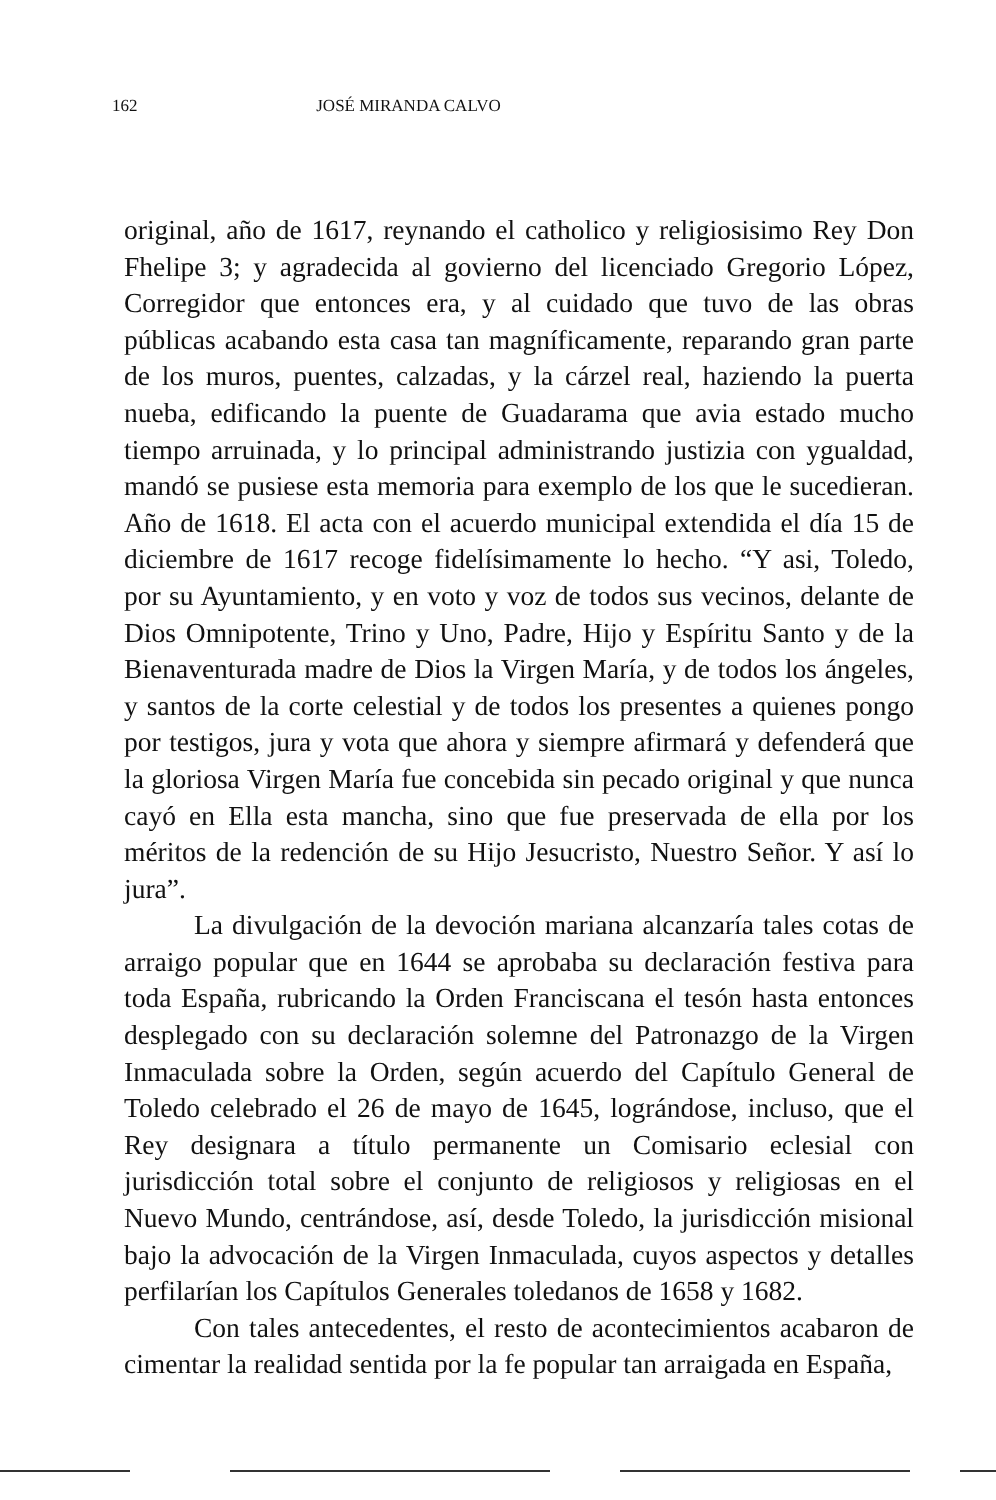162 JOSÉ MIRANDA CALVO
original, año de 1617, reynando el catholico y religiosisimo Rey Don Fhelipe 3; y agradecida al govierno del licenciado Gregorio López, Corregidor que entonces era, y al cuidado que tuvo de las obras públicas acabando esta casa tan magníficamente, reparando gran parte de los muros, puentes, calzadas, y la cárzel real, haziendo la puerta nueba, edificando la puente de Guadarama que avia estado mucho tiempo arruinada, y lo principal administrando justizia con ygualdad, mandó se pusiese esta memoria para exemplo de los que le sucedieran. Año de 1618. El acta con el acuerdo municipal extendida el día 15 de diciembre de 1617 recoge fidelísimamente lo hecho. “Y asi, Toledo, por su Ayuntamiento, y en voto y voz de todos sus vecinos, delante de Dios Omnipotente, Trino y Uno, Padre, Hijo y Espíritu Santo y de la Bienaventurada madre de Dios la Virgen María, y de todos los ángeles, y santos de la corte celestial y de todos los presentes a quienes pongo por testigos, jura y vota que ahora y siempre afirmará y defenderá que la gloriosa Virgen María fue concebida sin pecado original y que nunca cayó en Ella esta mancha, sino que fue preservada de ella por los méritos de la redención de su Hijo Jesucristo, Nuestro Señor. Y así lo jura”.
La divulgación de la devoción mariana alcanzaría tales cotas de arraigo popular que en 1644 se aprobaba su declaración festiva para toda España, rubricando la Orden Franciscana el tesón hasta entonces desplegado con su declaración solemne del Patronazgo de la Virgen Inmaculada sobre la Orden, según acuerdo del Capítulo General de Toledo celebrado el 26 de mayo de 1645, lográndose, incluso, que el Rey designara a título permanente un Comisario eclesial con jurisdicción total sobre el conjunto de religiosos y religiosas en el Nuevo Mundo, centrándose, así, desde Toledo, la jurisdicción misional bajo la advocación de la Virgen Inmaculada, cuyos aspectos y detalles perfilarían los Capítulos Generales toledanos de 1658 y 1682.
Con tales antecedentes, el resto de acontecimientos acabaron de cimentar la realidad sentida por la fe popular tan arraigada en España,